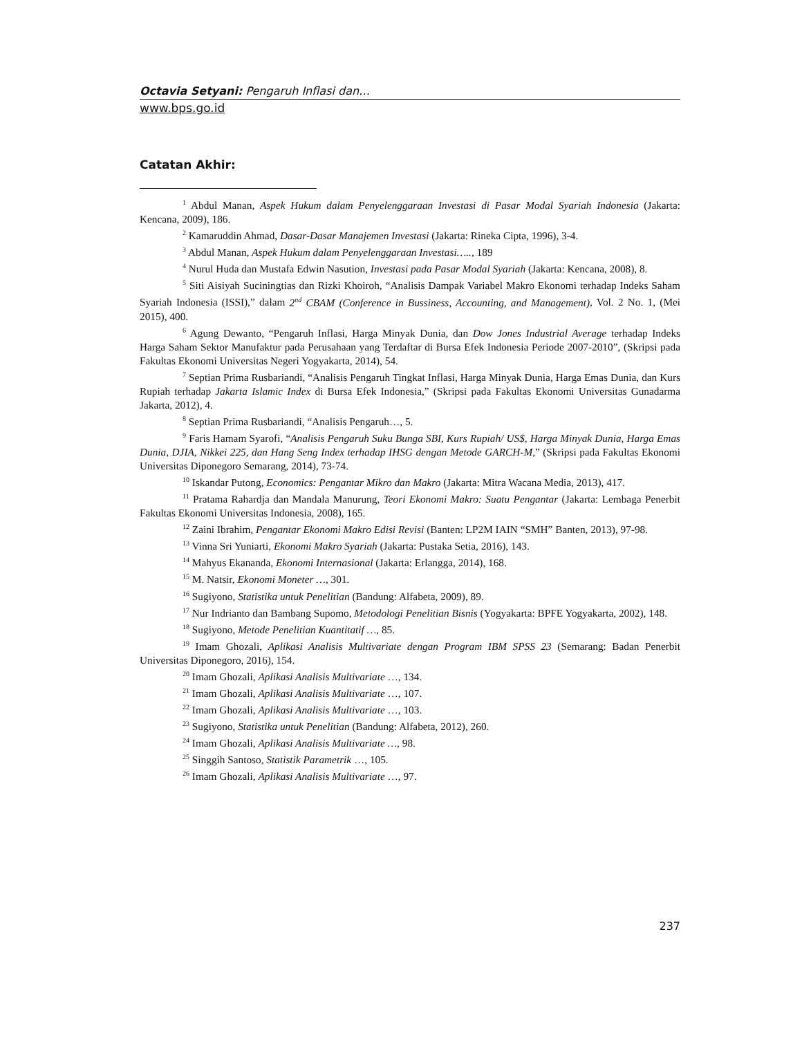Octavia Setyani: Pengaruh Inflasi dan…
www.bps.go.id
Catatan Akhir:
<sup>1</sup> Abdul Manan, Aspek Hukum dalam Penyelenggaraan Investasi di Pasar Modal Syariah Indonesia (Jakarta: Kencana, 2009), 186.
<sup>2</sup> Kamaruddin Ahmad, Dasar-Dasar Manajemen Investasi (Jakarta: Rineka Cipta, 1996), 3-4.
<sup>3</sup> Abdul Manan, Aspek Hukum dalam Penyelenggaraan Investasi….., 189
<sup>4</sup> Nurul Huda dan Mustafa Edwin Nasution, Investasi pada Pasar Modal Syariah (Jakarta: Kencana, 2008), 8.
<sup>5</sup> Siti Aisiyah Suciningtias dan Rizki Khoiroh, “Analisis Dampak Variabel Makro Ekonomi terhadap Indeks Saham Syariah Indonesia (ISSI),” dalam 2<sup>nd</sup> CBAM (Conference in Bussiness, Accounting, and Management), Vol. 2 No. 1, (Mei 2015), 400.
<sup>6</sup> Agung Dewanto, “Pengaruh Inflasi, Harga Minyak Dunia, dan Dow Jones Industrial Average terhadap Indeks Harga Saham Sektor Manufaktur pada Perusahaan yang Terdaftar di Bursa Efek Indonesia Periode 2007-2010”, (Skripsi pada Fakultas Ekonomi Universitas Negeri Yogyakarta, 2014), 54.
<sup>7</sup> Septian Prima Rusbariandi, “Analisis Pengaruh Tingkat Inflasi, Harga Minyak Dunia, Harga Emas Dunia, dan Kurs Rupiah terhadap Jakarta Islamic Index di Bursa Efek Indonesia,” (Skripsi pada Fakultas Ekonomi Universitas Gunadarma Jakarta, 2012), 4.
<sup>8</sup> Septian Prima Rusbariandi, “Analisis Pengaruh…, 5.
<sup>9</sup> Faris Hamam Syarofi, “Analisis Pengaruh Suku Bunga SBI, Kurs Rupiah/ US$, Harga Minyak Dunia, Harga Emas Dunia, DJIA, Nikkei 225, dan Hang Seng Index terhadap IHSG dengan Metode GARCH-M,” (Skripsi pada Fakultas Ekonomi Universitas Diponegoro Semarang, 2014), 73-74.
<sup>10</sup> Iskandar Putong, Economics: Pengantar Mikro dan Makro (Jakarta: Mitra Wacana Media, 2013), 417.
<sup>11</sup> Pratama Rahardja dan Mandala Manurung, Teori Ekonomi Makro: Suatu Pengantar (Jakarta: Lembaga Penerbit Fakultas Ekonomi Universitas Indonesia, 2008), 165.
<sup>12</sup> Zaini Ibrahim, Pengantar Ekonomi Makro Edisi Revisi (Banten: LP2M IAIN “SMH” Banten, 2013), 97-98.
<sup>13</sup> Vinna Sri Yuniarti, Ekonomi Makro Syariah (Jakarta: Pustaka Setia, 2016), 143.
<sup>14</sup> Mahyus Ekananda, Ekonomi Internasional (Jakarta: Erlangga, 2014), 168.
<sup>15</sup> M. Natsir, Ekonomi Moneter …, 301.
<sup>16</sup> Sugiyono, Statistika untuk Penelitian (Bandung: Alfabeta, 2009), 89.
<sup>17</sup> Nur Indrianto dan Bambang Supomo, Metodologi Penelitian Bisnis (Yogyakarta: BPFE Yogyakarta, 2002), 148.
<sup>18</sup> Sugiyono, Metode Penelitian Kuantitatif …, 85.
<sup>19</sup> Imam Ghozali, Aplikasi Analisis Multivariate dengan Program IBM SPSS 23 (Semarang: Badan Penerbit Universitas Diponegoro, 2016), 154.
<sup>20</sup> Imam Ghozali, Aplikasi Analisis Multivariate …, 134.
<sup>21</sup> Imam Ghozali, Aplikasi Analisis Multivariate …, 107.
<sup>22</sup> Imam Ghozali, Aplikasi Analisis Multivariate …, 103.
<sup>23</sup> Sugiyono, Statistika untuk Penelitian (Bandung: Alfabeta, 2012), 260.
<sup>24</sup> Imam Ghozali, Aplikasi Analisis Multivariate …, 98.
<sup>25</sup> Singgih Santoso, Statistik Parametrik …, 105.
<sup>26</sup> Imam Ghozali, Aplikasi Analisis Multivariate …, 97.
237